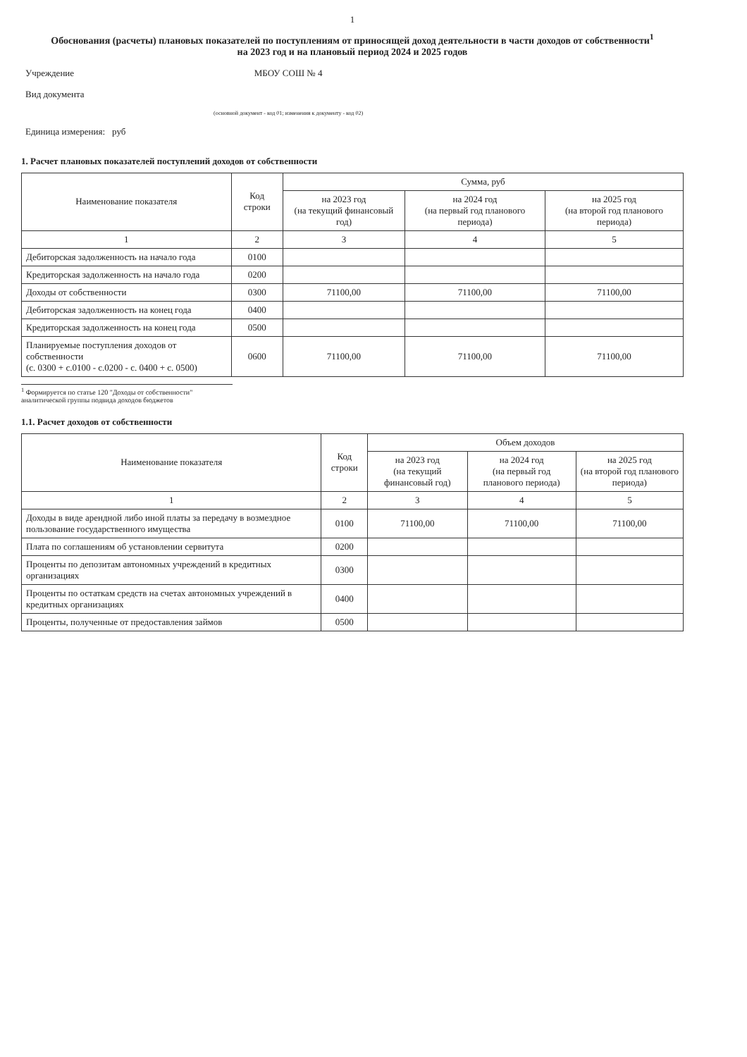1
Обоснования (расчеты) плановых показателей по поступлениям от приносящей доход деятельности в части доходов от собственности<sup>1</sup>
на 2023 год и на плановый период 2024 и 2025 годов
| Учреждение | МБОУ СОШ № 4 |
| Вид документа | |
| | (основной документ - код 01; изменения к документу - код 02) |
| Единица измерения: | руб |
1. Расчет плановых показателей поступлений доходов от собственности
| Наименование показателя | Код строки | Сумма, руб | | |
| --- | --- | --- | --- | --- |
| | | на 2023 год (на текущий финансовый год) | на 2024 год (на первый год планового периода) | на 2025 год (на второй год планового периода) |
| 1 | 2 | 3 | 4 | 5 |
| Дебиторская задолженность на начало года | 0100 | | | |
| Кредиторская задолженность на начало года | 0200 | | | |
| Доходы от собственности | 0300 | 71100,00 | 71100,00 | 71100,00 |
| Дебиторская задолженность на конец года | 0400 | | | |
| Кредиторская задолженность на конец года | 0500 | | | |
| Планируемые поступления доходов от собственности (с. 0300 + с.0100 - с.0200 - с. 0400 + с. 0500) | 0600 | 71100,00 | 71100,00 | 71100,00 |
<sup>1</sup> Формируется по статье 120 "Доходы от собственности" аналитической группы подвида доходов бюджетов
1.1. Расчет доходов от собственности
| Наименование показателя | Код строки | Объем доходов | | |
| --- | --- | --- | --- | --- |
| | | на 2023 год (на текущий финансовый год) | на 2024 год (на первый год планового периода) | на 2025 год (на второй год планового периода) |
| 1 | 2 | 3 | 4 | 5 |
| Доходы в виде арендной либо иной платы за передачу в возмездное пользование государственного имущества | 0100 | 71100,00 | 71100,00 | 71100,00 |
| Плата по соглашениям об установлении сервитута | 0200 | | | |
| Проценты по депозитам автономных учреждений в кредитных организациях | 0300 | | | |
| Проценты по остаткам средств на счетах автономных учреждений в кредитных организациях | 0400 | | | |
| Проценты, полученные от предоставления займов | 0500 | | | |